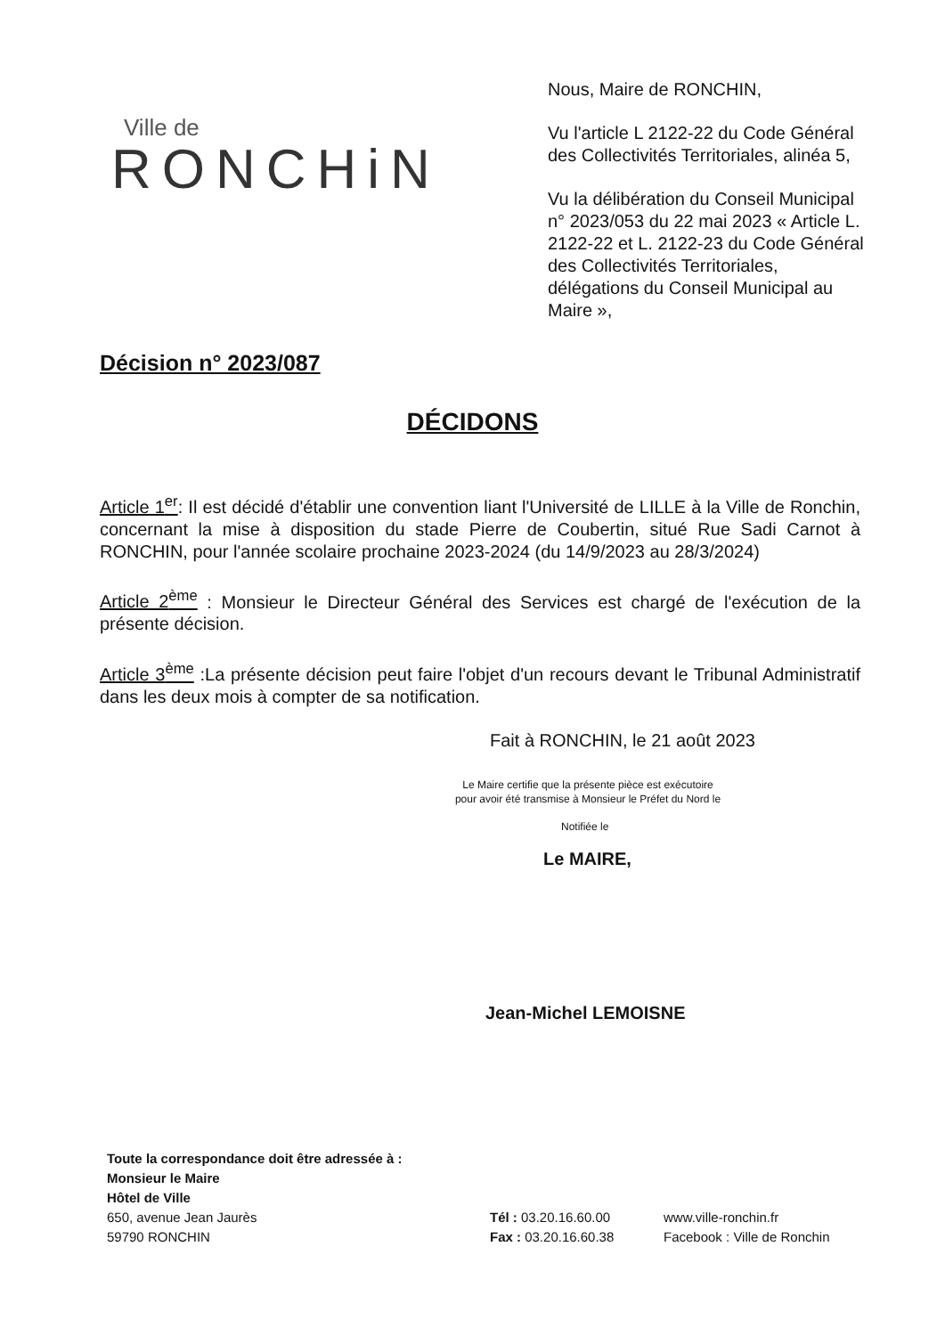Ville de
RONCHiN
Nous, Maire de RONCHIN,
Vu l'article L 2122-22 du Code Général des Collectivités Territoriales, alinéa 5,
Vu la délibération du Conseil Municipal n° 2023/053 du 22 mai 2023 « Article L. 2122-22 et L. 2122-23 du Code Général des Collectivités Territoriales, délégations du Conseil Municipal au Maire »,
Décision n° 2023/087
DÉCIDONS
Article 1<sup>er</sup>: Il est décidé d'établir une convention liant l'Université de LILLE à la Ville de Ronchin, concernant la mise à disposition du stade Pierre de Coubertin, situé Rue Sadi Carnot à RONCHIN, pour l'année scolaire prochaine 2023-2024 (du 14/9/2023 au 28/3/2024)
Article 2<sup>ème</sup> : Monsieur le Directeur Général des Services est chargé de l'exécution de la présente décision.
Article 3<sup>ème</sup> :La présente décision peut faire l'objet d'un recours devant le Tribunal Administratif dans les deux mois à compter de sa notification.
Fait à RONCHIN, le 21 août 2023
Le Maire certifie que la présente pièce est exécutoire pour avoir été transmise à Monsieur le Préfet du Nord le
Notifiée le
Le MAIRE,
Jean-Michel LEMOISNE
Toute la correspondance doit être adressée à :
Monsieur le Maire
Hôtel de Ville
650, avenue Jean Jaurès
59790 RONCHIN
Tél : 03.20.16.60.00
Fax : 03.20.16.60.38
www.ville-ronchin.fr
Facebook : Ville de Ronchin